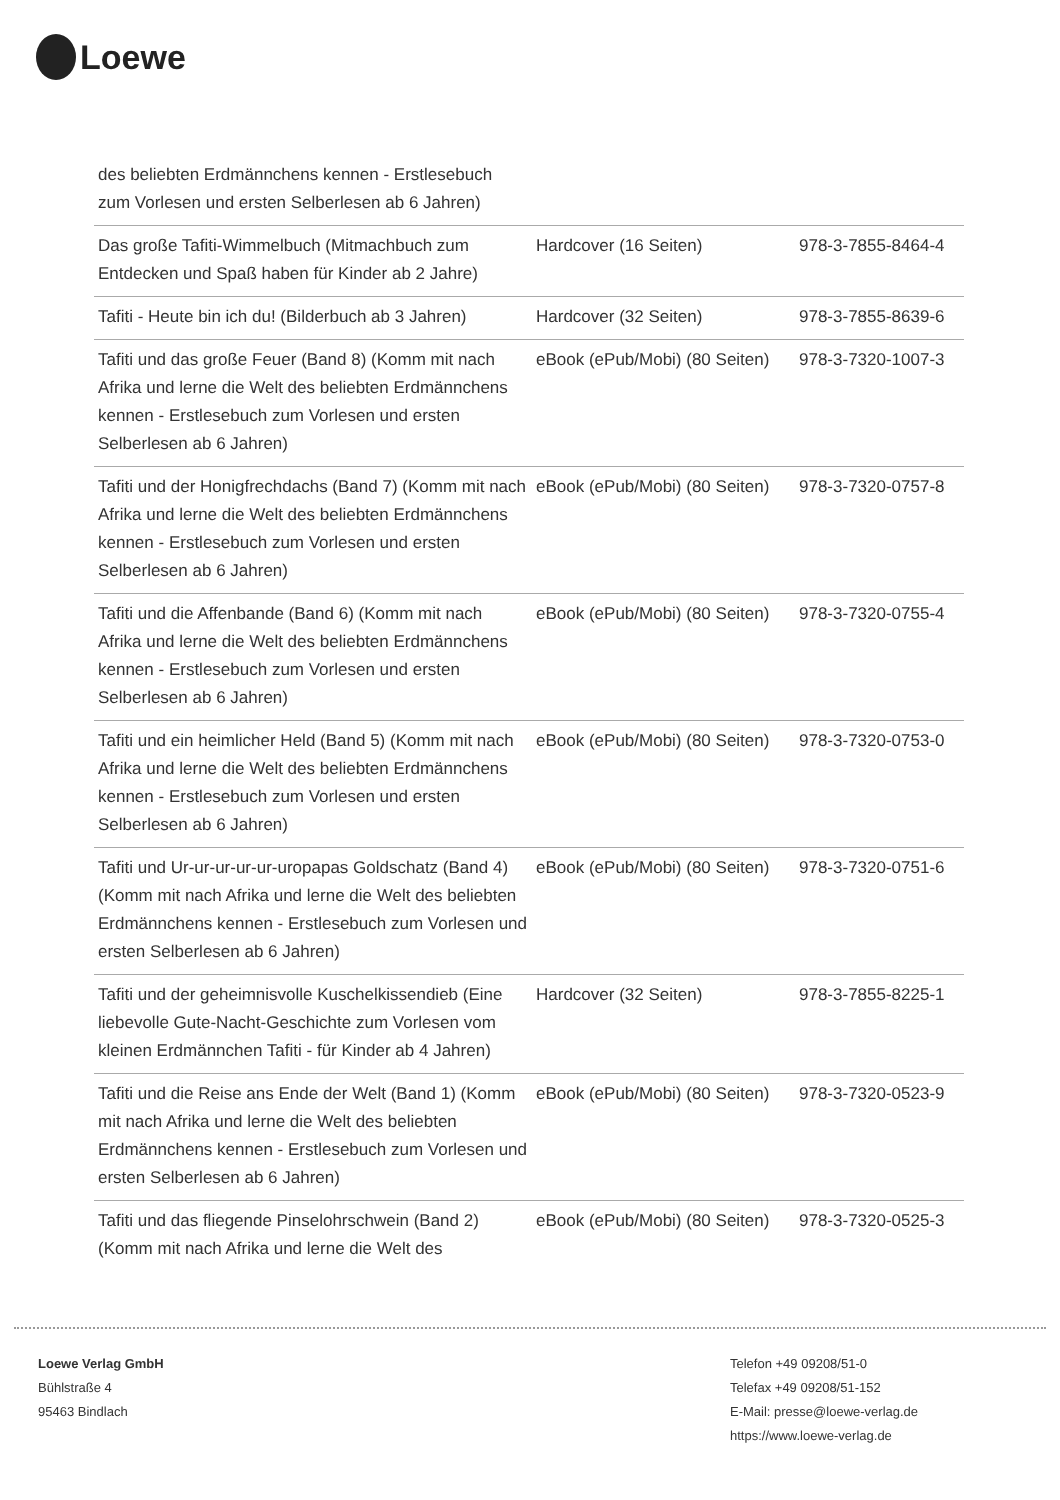Loewe
| des beliebten Erdmännchens kennen - Erstlesebuch zum Vorlesen und ersten Selberlesen ab 6 Jahren) | | |
| Das große Tafiti-Wimmelbuch (Mitmachbuch zum Entdecken und Spaß haben für Kinder ab 2 Jahre) | Hardcover (16 Seiten) | 978-3-7855-8464-4 |
| Tafiti - Heute bin ich du! (Bilderbuch ab 3 Jahren) | Hardcover (32 Seiten) | 978-3-7855-8639-6 |
| Tafiti und das große Feuer (Band 8) (Komm mit nach Afrika und lerne die Welt des beliebten Erdmännchens kennen - Erstlesebuch zum Vorlesen und ersten Selberlesen ab 6 Jahren) | eBook (ePub/Mobi) (80 Seiten) | 978-3-7320-1007-3 |
| Tafiti und der Honigfrechdachs (Band 7) (Komm mit nach Afrika und lerne die Welt des beliebten Erdmännchens kennen - Erstlesebuch zum Vorlesen und ersten Selberlesen ab 6 Jahren) | eBook (ePub/Mobi) (80 Seiten) | 978-3-7320-0757-8 |
| Tafiti und die Affenbande (Band 6) (Komm mit nach Afrika und lerne die Welt des beliebten Erdmännchens kennen - Erstlesebuch zum Vorlesen und ersten Selberlesen ab 6 Jahren) | eBook (ePub/Mobi) (80 Seiten) | 978-3-7320-0755-4 |
| Tafiti und ein heimlicher Held (Band 5) (Komm mit nach Afrika und lerne die Welt des beliebten Erdmännchens kennen - Erstlesebuch zum Vorlesen und ersten Selberlesen ab 6 Jahren) | eBook (ePub/Mobi) (80 Seiten) | 978-3-7320-0753-0 |
| Tafiti und Ur-ur-ur-ur-ur-uropapas Goldschatz (Band 4) (Komm mit nach Afrika und lerne die Welt des beliebten Erdmännchens kennen - Erstlesebuch zum Vorlesen und ersten Selberlesen ab 6 Jahren) | eBook (ePub/Mobi) (80 Seiten) | 978-3-7320-0751-6 |
| Tafiti und der geheimnisvolle Kuschelkissendieb (Eine liebevolle Gute-Nacht-Geschichte zum Vorlesen vom kleinen Erdmännchen Tafiti - für Kinder ab 4 Jahren) | Hardcover (32 Seiten) | 978-3-7855-8225-1 |
| Tafiti und die Reise ans Ende der Welt (Band 1) (Komm mit nach Afrika und lerne die Welt des beliebten Erdmännchens kennen - Erstlesebuch zum Vorlesen und ersten Selberlesen ab 6 Jahren) | eBook (ePub/Mobi) (80 Seiten) | 978-3-7320-0523-9 |
| Tafiti und das fliegende Pinselohrschwein (Band 2) (Komm mit nach Afrika und lerne die Welt des | eBook (ePub/Mobi) (80 Seiten) | 978-3-7320-0525-3 |
Loewe Verlag GmbH
Bühlstraße 4
95463 Bindlach
Telefon +49 09208/51-0
Telefax +49 09208/51-152
E-Mail: presse@loewe-verlag.de
https://www.loewe-verlag.de